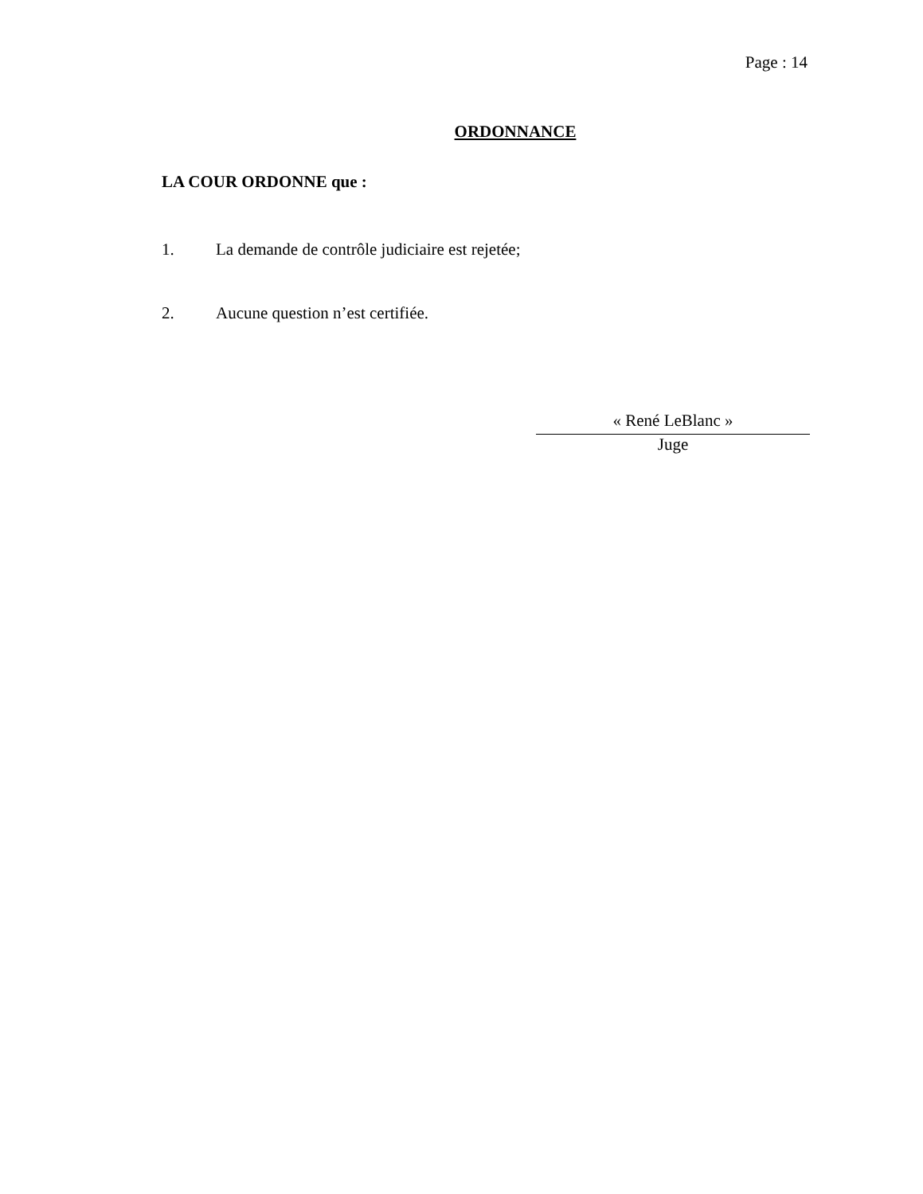Page : 14
ORDONNANCE
LA COUR ORDONNE que :
1. La demande de contrôle judiciaire est rejetée;
2. Aucune question n’est certifiée.
« René LeBlanc »
Juge